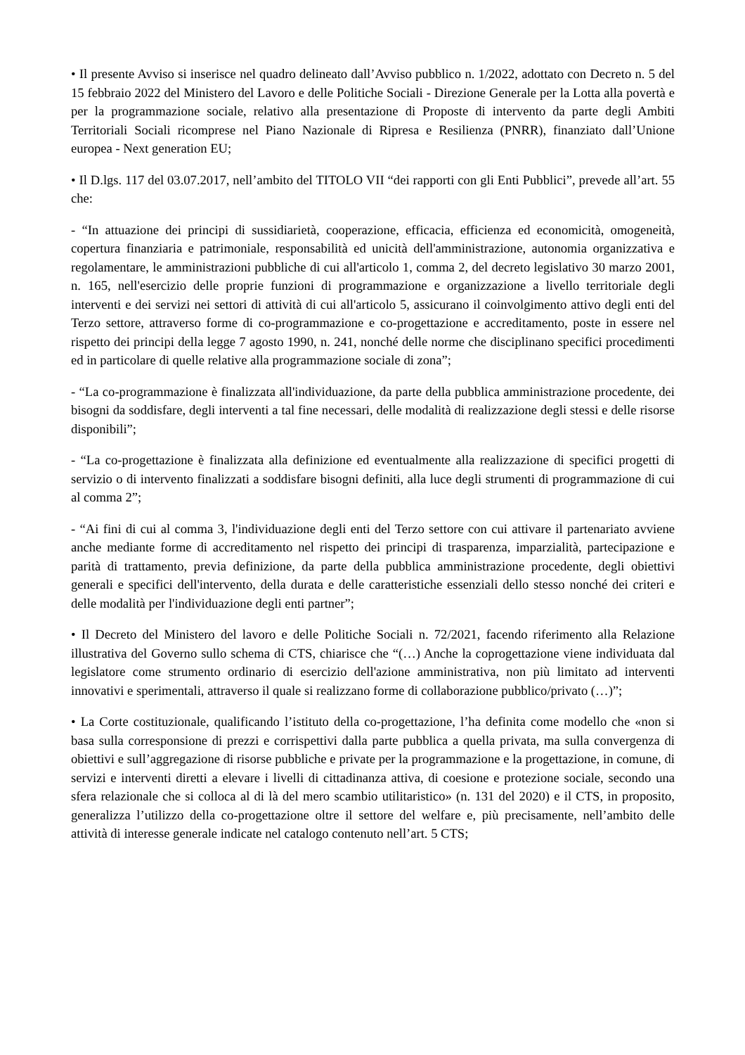• Il presente Avviso si inserisce nel quadro delineato dall’Avviso pubblico n. 1/2022, adottato con Decreto n. 5 del 15 febbraio 2022 del Ministero del Lavoro e delle Politiche Sociali - Direzione Generale per la Lotta alla povertà e per la programmazione sociale, relativo alla presentazione di Proposte di intervento da parte degli Ambiti Territoriali Sociali ricomprese nel Piano Nazionale di Ripresa e Resilienza (PNRR), finanziato dall’Unione europea - Next generation EU;
• Il D.lgs. 117 del 03.07.2017, nell’ambito del TITOLO VII “dei rapporti con gli Enti Pubblici”, prevede all’art. 55 che:
- “In attuazione dei principi di sussidiarietà, cooperazione, efficacia, efficienza ed economicità, omogeneità, copertura finanziaria e patrimoniale, responsabilità ed unicità dell'amministrazione, autonomia organizzativa e regolamentare, le amministrazioni pubbliche di cui all'articolo 1, comma 2, del decreto legislativo 30 marzo 2001, n. 165, nell'esercizio delle proprie funzioni di programmazione e organizzazione a livello territoriale degli interventi e dei servizi nei settori di attività di cui all'articolo 5, assicurano il coinvolgimento attivo degli enti del Terzo settore, attraverso forme di co-programmazione e co-progettazione e accreditamento, poste in essere nel rispetto dei principi della legge 7 agosto 1990, n. 241, nonché delle norme che disciplinano specifici procedimenti ed in particolare di quelle relative alla programmazione sociale di zona”;
- “La co-programmazione è finalizzata all'individuazione, da parte della pubblica amministrazione procedente, dei bisogni da soddisfare, degli interventi a tal fine necessari, delle modalità di realizzazione degli stessi e delle risorse disponibili”;
- “La co-progettazione è finalizzata alla definizione ed eventualmente alla realizzazione di specifici progetti di servizio o di intervento finalizzati a soddisfare bisogni definiti, alla luce degli strumenti di programmazione di cui al comma 2”;
- “Ai fini di cui al comma 3, l'individuazione degli enti del Terzo settore con cui attivare il partenariato avviene anche mediante forme di accreditamento nel rispetto dei principi di trasparenza, imparzialità, partecipazione e parità di trattamento, previa definizione, da parte della pubblica amministrazione procedente, degli obiettivi generali e specifici dell'intervento, della durata e delle caratteristiche essenziali dello stesso nonché dei criteri e delle modalità per l'individuazione degli enti partner”;
• Il Decreto del Ministero del lavoro e delle Politiche Sociali n. 72/2021, facendo riferimento alla Relazione illustrativa del Governo sullo schema di CTS, chiarisce che “(…) Anche la coprogettazione viene individuata dal legislatore come strumento ordinario di esercizio dell'azione amministrativa, non più limitato ad interventi innovativi e sperimentali, attraverso il quale si realizzano forme di collaborazione pubblico/privato (…)”;
• La Corte costituzionale, qualificando l’istituto della co-progettazione, l’ha definita come modello che «non si basa sulla corresponsione di prezzi e corrispettivi dalla parte pubblica a quella privata, ma sulla convergenza di obiettivi e sull’aggregazione di risorse pubbliche e private per la programmazione e la progettazione, in comune, di servizi e interventi diretti a elevare i livelli di cittadinanza attiva, di coesione e protezione sociale, secondo una sfera relazionale che si colloca al di là del mero scambio utilitaristico» (n. 131 del 2020) e il CTS, in proposito, generalizza l’utilizzo della co-progettazione oltre il settore del welfare e, più precisamente, nell’ambito delle attività di interesse generale indicate nel catalogo contenuto nell’art. 5 CTS;